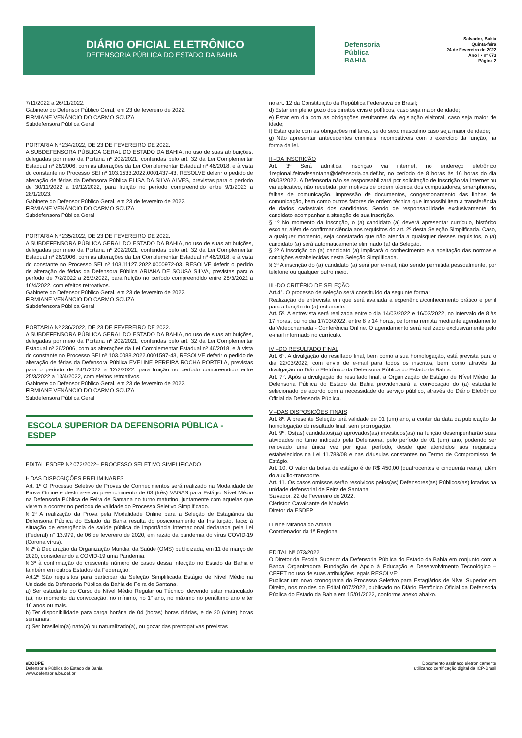DIÁRIO OFICIAL ELETRÔNICO
DEFENSORIA PÚBLICA DO ESTADO DA BAHIA
Defensoria
Pública
BAHIA
Salvador, Bahia
Quinta-feira
24 de Fevereiro de 2022
Ano I • nº 673
Página 2
7/11/2022 a 26/11/2022.
Gabinete do Defensor Público Geral, em 23 de fevereiro de 2022.
FIRMIANE VENÂNCIO DO CARMO SOUZA
Subdefensora Pública Geral
PORTARIA Nº 234/2022, DE 23 DE FEVEREIRO DE 2022.
A SUBDEFENSORA PÚBLICA GERAL DO ESTADO DA BAHIA, no uso de suas atribuições, delegadas por meio da Portaria nº 202/2021, conferidas pelo art. 32 da Lei Complementar Estadual nº 26/2006, com as alterações da Lei Complementar Estadual nº 46/2018, e à vista do constante no Processo SEI nº 103.1533.2022.0001437-43, RESOLVE deferir o pedido de alteração de férias da Defensora Pública ELISA DA SILVA ALVES, previstas para o período de 30/11/2022 a 19/12/2022, para fruição no período compreendido entre 9/1/2023 a 28/1/2023.
Gabinete do Defensor Público Geral, em 23 de fevereiro de 2022.
FIRMIANE VENÂNCIO DO CARMO SOUZA
Subdefensora Pública Geral
PORTARIA Nº 235/2022, DE 23 DE FEVEREIRO DE 2022.
A SUBDEFENSORA PÚBLICA GERAL DO ESTADO DA BAHIA, no uso de suas atribuições, delegadas por meio da Portaria nº 202/2021, conferidas pelo art. 32 da Lei Complementar Estadual nº 26/2006, com as alterações da Lei Complementar Estadual nº 46/2018, e à vista do constante no Processo SEI nº 103.11127.2022.0000972-03, RESOLVE deferir o pedido de alteração de férias da Defensora Pública ARIANA DE SOUSA SILVA, previstas para o período de 7/2/2022 a 26/2/2022, para fruição no período compreendido entre 28/3/2022 a 16/4/2022, com efeitos retroativos.
Gabinete do Defensor Público Geral, em 23 de fevereiro de 2022.
FIRMIANE VENÂNCIO DO CARMO SOUZA
Subdefensora Pública Geral
PORTARIA Nº 236/2022, DE 23 DE FEVEREIRO DE 2022.
A SUBDEFENSORA PÚBLICA GERAL DO ESTADO DA BAHIA, no uso de suas atribuições, delegadas por meio da Portaria nº 202/2021, conferidas pelo art. 32 da Lei Complementar Estadual nº 26/2006, com as alterações da Lei Complementar Estadual nº 46/2018, e à vista do constante no Processo SEI nº 103.0088.2022.0001597-43, RESOLVE deferir o pedido de alteração de férias da Defensora Pública EVELINE PEREIRA ROCHA PORTELA, previstas para o período de 24/1/2022 a 12/2/2022, para fruição no período compreendido entre 25/3/2022 a 13/4/2022, com efeitos retroativos.
Gabinete do Defensor Público Geral, em 23 de fevereiro de 2022.
FIRMIANE VENÂNCIO DO CARMO SOUZA
Subdefensora Pública Geral
ESCOLA SUPERIOR DA DEFENSORIA PÚBLICA - ESDEP
EDITAL ESDEP Nº 072/2022– PROCESSO SELETIVO SIMPLIFICADO
I- DAS DISPOSIÇÕES PRELIMINARES
Art. 1º O Processo Seletivo de Provas de Conhecimentos será realizado na Modalidade de Prova Online e destina-se ao preenchimento de 03 (três) VAGAS para Estágio Nível Médio na Defensoria Pública de Feira de Santana no turno matutino, juntamente com aquelas que vierem a ocorrer no período de validade do Processo Seletivo Simplificado.
§ 1º A realização da Prova pela Modalidade Online para a Seleção de Estagiários da Defensoria Pública do Estado da Bahia resulta do posicionamento da Instituição, face: à situação de emergência de saúde pública de importância internacional declarada pela Lei (Federal) n° 13.979, de 06 de fevereiro de 2020, em razão da pandemia do vírus COVID-19 (Corona vírus).
§ 2º à Declaração da Organização Mundial da Saúde (OMS) publicizada, em 11 de março de 2020, considerando a COVID-19 uma Pandemia.
§ 3º à confirmação do crescente número de casos dessa infecção no Estado da Bahia e também em outros Estados da Federação.
Art.2º São requisitos para participar da Seleção Simplificada Estágio de Nível Médio na Unidade da Defensoria Pública da Bahia de Feira de Santana.
a) Ser estudante do Curso de Nível Médio Regular ou Técnico, devendo estar matriculado (a), no momento da convocação, no mínimo, no 1° ano, no máximo no penúltimo ano e ter 16 anos ou mais.
b) Ter disponibilidade para carga horária de 04 (horas) horas diárias, e de 20 (vinte) horas semanais;
c) Ser brasileiro(a) nato(a) ou naturalizado(a), ou gozar das prerrogativas previstas
no art. 12 da Constituição da República Federativa do Brasil;
d) Estar em pleno gozo dos direitos civis e políticos, caso seja maior de idade;
e) Estar em dia com as obrigações resultantes da legislação eleitoral, caso seja maior de idade;
f) Estar quite com as obrigações militares, se do sexo masculino caso seja maior de idade;
g) Não apresentar antecedentes criminais incompatíveis com o exercício da função, na forma da lei.
II –DA INSCRIÇÃO
Art. 3º Será admitida inscrição via internet, no endereço eletrônico 1regional.feiradesantana@defensoria.ba.def.br, no período de 8 horas às 16 horas do dia 09/03/2022. A Defensoria não se responsabilizará por solicitação de inscrição via internet ou via aplicativo, não recebida, por motivos de ordem técnica dos computadores, smartphones, falhas de comunicação, impressão de documentos, congestionamento das linhas de comunicação, bem como outros fatores de ordem técnica que impossibilitem a transferência de dados cadastrais dos candidatos. Sendo de responsabilidade exclusivamente do candidato acompanhar a situação de sua inscrição.
§ 1º No momento da inscrição, o (a) candidato (a) deverá apresentar currículo, histórico escolar, além de confirmar ciência aos requisitos do art. 2º desta Seleção Simplificada. Caso, a qualquer momento, seja constatado que não atenda a quaisquer desses requisitos, o (a) candidato (a) será automaticamente eliminado (a) da Seleção.
§ 2º A inscrição do (a) candidato (a) implicará o conhecimento e a aceitação das normas e condições estabelecidas nesta Seleção Simplificada.
§ 3º A inscrição do (a) candidato (a) será por e-mail, não sendo permitida pessoalmente, por telefone ou qualquer outro meio.
III -DO CRITÉRIO DE SELEÇÃO
Art.4°. O processo de seleção será constituído da seguinte forma:
Realização de entrevista em que será avaliada a experiência/conhecimento prático e perfil para a função do (a) estudante.
Art. 5º. A entrevista será realizada entre o dia 14/03/2022 e 16/03/2022, no intervalo de 8 às 17 horas, ou no dia 17/03/2022, entre 8 e 14 horas, de forma remota mediante agendamento da Videochamada - Conferência Online. O agendamento será realizado exclusivamente pelo e-mail informado no currículo.
IV –DO RESULTADO FINAL
Art. 6°. A divulgação do resultado final, bem como a sua homologação, está prevista para o dia 22/03/2022, com envio de e-mail para todos os inscritos, bem como através da divulgação no Diário Eletrônico da Defensoria Pública do Estado da Bahia.
Art. 7°. Após a divulgação do resultado final, a Organização de Estágio de Nível Médio da Defensoria Pública do Estado da Bahia providenciará a convocação do (a) estudante selecionado de acordo com a necessidade do serviço público, através do Diário Eletrônico Oficial da Defensoria Pública.
V –DAS DISPOSIÇÕES FINAIS
Art. 8º. A presente Seleção terá validade de 01 (um) ano, a contar da data da publicação da homologação do resultado final, sem prorrogação.
Art. 9º. Os(as) candidatos(as) aprovados(as) investidos(as) na função desempenharão suas atividades no turno indicado pela Defensoria, pelo período de 01 (um) ano, podendo ser renovado uma única vez por igual período, desde que atendidos aos requisitos estabelecidos na Lei 11.788/08 e nas cláusulas constantes no Termo de Compromisso de Estágio.
Art. 10. O valor da bolsa de estágio é de R$ 450,00 (quatrocentos e cinquenta reais), além do auxílio-transporte.
Art. 11. Os casos omissos serão resolvidos pelos(as) Defensores(as) Públicos(as) lotados na unidade defensorial de Feira de Santana
Salvador, 22 de Fevereiro de 2022.
Clériston Cavalcante de Macêdo
Diretor da ESDEP
Liliane Miranda do Amaral
Coordenador da 1ª Regional
EDITAL Nº 073/2022
O Diretor da Escola Superior da Defensoria Pública do Estado da Bahia em conjunto com a Banca Organizadora Fundação de Apoio à Educação e Desenvolvimento Tecnológico – CEFET no uso de suas atribuições legais RESOLVE:
Publicar um novo cronograma do Processo Seletivo para Estagiários de Nível Superior em Direito, nos moldes do Edital 007/2022, publicado no Diário Eletrônico Oficial da Defensoria Pública do Estado da Bahia em 15/01/2022, conforme anexo abaixo.
eDODPE
Defensoria Pública do Estado da Bahia
www.defensoria.ba.def.br
Documento assinado eletronicamente
utilizando certificação digital da ICP-Brasil